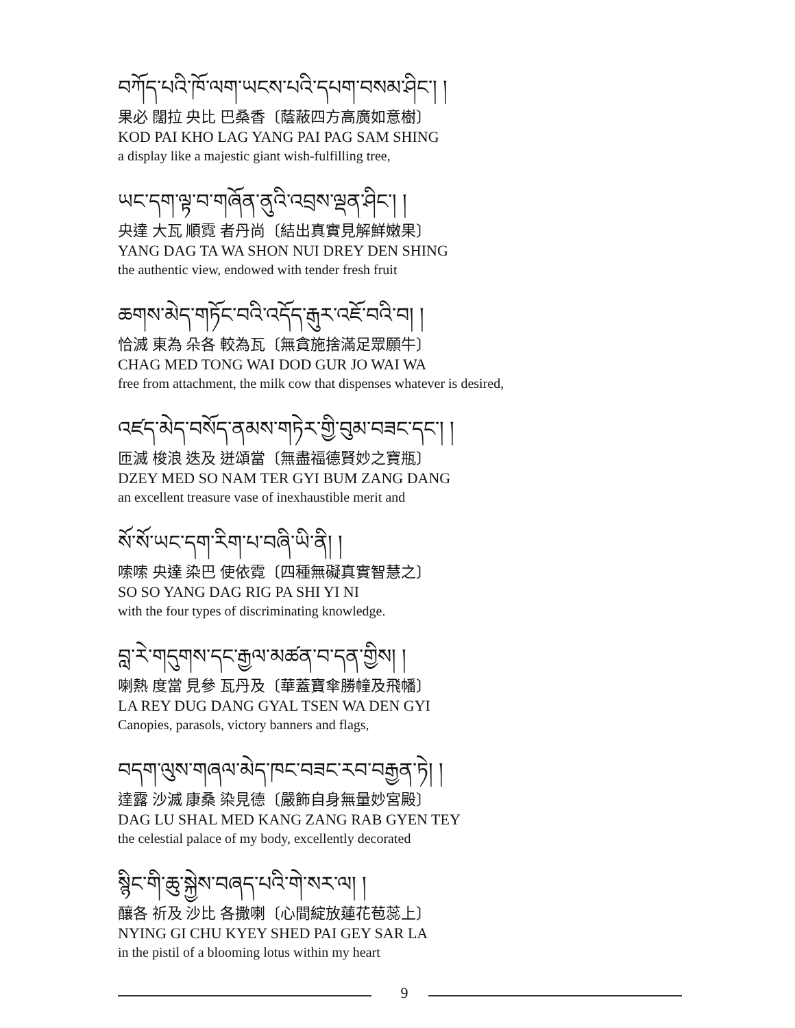བཀོད་པའི་ཁོ་ལག་ཡངས་པའི་དཔག་བསམ་ཤིང་། །
果必 闊拉 央比 巴桑香〔蔭蔽四方高廣如意樹〕
KOD PAI KHO LAG YANG PAI PAG SAM SHING
a display like a majestic giant wish-fulfilling tree,
ཡང་དག་ལྟ་བ་གཞོན་ནུའི་འབྲས་ལྡན་ཤིང་། །
央達 大瓦 順霓 者丹尚〔結出真實見解鮮嫩果〕
YANG DAG TA WA SHON NUI DREY DEN SHING
the authentic view, endowed with tender fresh fruit
ཆགས་མེད་གཏོང་བའི་འདོད་རྒུར་འཇོ་བའི་བ། །
恰滅 東為 朵各 較為瓦〔無貪施捨滿足眾願牛〕
CHAG MED TONG WAI DOD GUR JO WAI WA
free from attachment, the milk cow that dispenses whatever is desired,
འཛད་མེད་བསོད་ནམས་གཏེར་གྱི་བུམ་བཟང་དང་། །
匝滅 梭浪 迭及 迸頌當〔無盡福德賢妙之寶瓶〕
DZEY MED SO NAM TER GYI BUM ZANG DANG
an excellent treasure vase of inexhaustible merit and
སོ་སོ་ཡང་དག་རིག་པ་བཞི་ཡི་ནི། །
嗦嗦 央達 染巴 使依霓〔四種無礙真實智慧之〕
SO SO YANG DAG RIG PA SHI YI NI
with the four types of discriminating knowledge.
བླ་རེ་གདུགས་དང་རྒྱལ་མཚན་བ་དན་གྱིས། །
喇熱 度當 見參 瓦丹及〔華蓋寶傘勝幢及飛幡〕
LA REY DUG DANG GYAL TSEN WA DEN GYI
Canopies, parasols, victory banners and flags,
བདག་ལུས་གཞལ་མེད་ཁང་བཟང་རབ་བརྒྱན་ཏེ། །
達露 沙滅 康桑 染見德〔嚴飾自身無量妙宮殿〕
DAG LU SHAL MED KANG ZANG RAB GYEN TEY
the celestial palace of my body, excellently decorated
སྙིང་གི་ཆུ་སྐྱེས་བཞད་པའི་གེ་སར་ལ། །
釀各 祈及 沙比 各撒喇〔心間綻放蓮花苞蕊上〕
NYING GI CHU KYEY SHED PAI GEY SAR LA
in the pistil of a blooming lotus within my heart
9